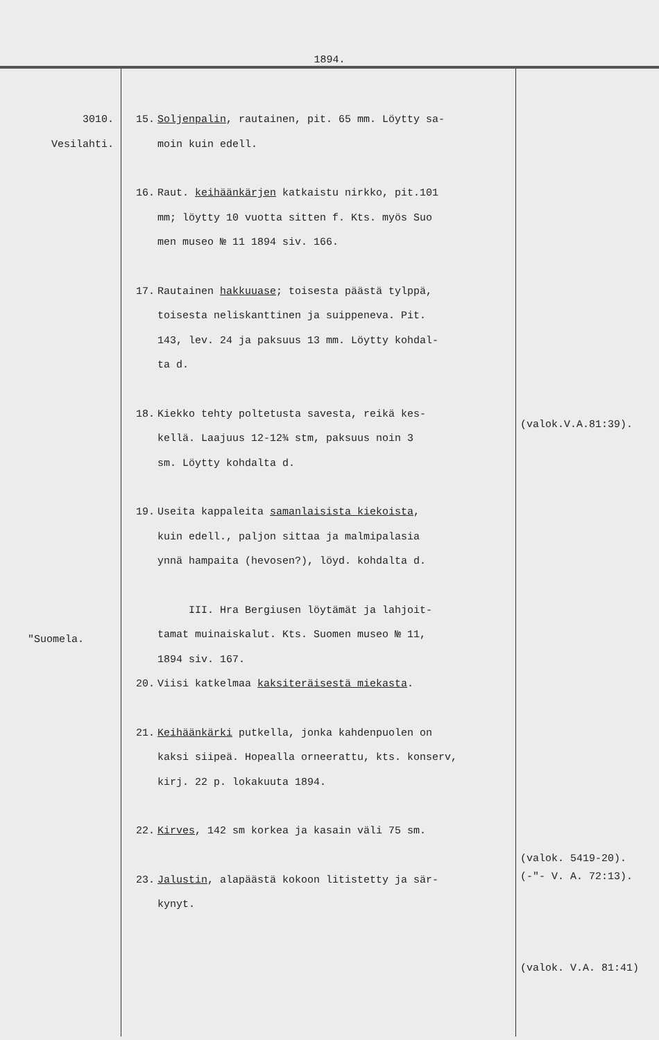1894.
| 3010. Vesilahti. "Suomela. | 15. Soljenpalin , rautainen, pit. 65 mm. Löytty sa- moin kuin edell. 16. Raut. keihäänkärjen katkaistu nirkko, pit.101 mm; löytty 10 vuotta sitten f. Kts. myös Suo men museo № 11 1894 siv. 166. 17. Rautainen hakkuuase ; toisesta päästä tylppä, toisesta neliskanttinen ja suippeneva. Pit. 143, lev. 24 ja paksuus 13 mm. Löytty kohdal- ta d. 18. Kiekko tehty poltetusta savesta, reikä kes- kellä. Laajuus 12-12¾ stm, paksuus noin 3 sm. Löytty kohdalta d. 19. Useita kappaleita samanlaisista kiekoista , kuin edell., paljon sittaa ja malmipalasia ynnä hampaita (hevosen?), löyd. kohdalta d. III. Hra Bergiusen löytämät ja lahjoit- tamat muinaiskalut. Kts. Suomen museo № 11, 1894 siv. 167. 20. Viisi katkelmaa kaksiteräisestä miekasta . 21. Keihäänkärki putkella, jonka kahdenpuolen on kaksi siipeä. Hopealla orneerattu, kts. konserv, kirj. 22 p. lokakuuta 1894. 22. Kirves , 142 sm korkea ja kasain väli 75 sm. 23. Jalustin , alapäästä kokoon litistetty ja sär- kynyt. | (valok.V.A.81:39). (valok. 5419-20). (-"- V. A. 72:13). (valok. V.A. 81:41) |